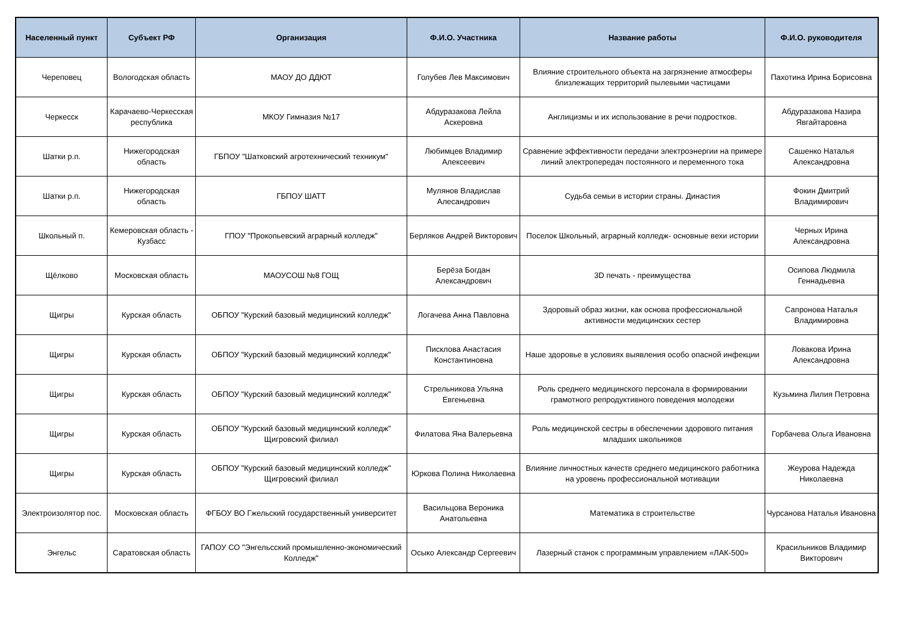| Населенный пункт | Субъект РФ | Организация | Ф.И.О. Участника | Название работы | Ф.И.О. руководителя |
| --- | --- | --- | --- | --- | --- |
| Череповец | Вологодская область | МАОУ ДО ДДЮТ | Голубев Лев Максимович | Влияние строительного объекта на загрязнение атмосферы близлежащих территорий пылевыми частицами | Пахотина Ирина Борисовна |
| Черкесск | Карачаево-Черкесская республика | МКОУ Гимназия №17 | Абдуразакова Лейла Аскеровна | Англицизмы и их использование в речи подростков. | Абдуразакова Назира Явгайтаровна |
| Шатки р.п. | Нижегородская область | ГБПОУ "Шатковский агротехнический техникум" | Любимцев Владимир Алексеевич | Сравнение эффективности передачи электроэнергии на примере линий электропередач постоянного и переменного тока | Сашенко Наталья Александровна |
| Шатки р.п. | Нижегородская область | ГБПОУ ШАТТ | Мулянов Владислав Алесандрович | Судьба семьи в истории страны. Династия | Фокин Дмитрий Владимирович |
| Школьный п. | Кемеровская область - Кузбасс | ГПОУ "Прокопьевский аграрный колледж" | Берляков Андрей Викторович | Поселок Школьный, аграрный колледж- основные вехи истории | Черных Ирина Александровна |
| Щёлково | Московская область | МАОУСОШ №8 ГОЩ | Берёза Богдан Александрович | 3D печать - преимущества | Осипова Людмила Геннадьевна |
| Щигры | Курская область | ОБПОУ "Курский базовый медицинский колледж" | Логачева Анна Павловна | Здоровый образ жизни, как основа профессиональной активности медицинских сестер | Сапронова Наталья Владимировна |
| Щигры | Курская область | ОБПОУ "Курский базовый медицинский колледж" | Писклова Анастасия Константиновна | Наше здоровье в условиях выявления особо опасной инфекции | Ловакова Ирина Александровна |
| Щигры | Курская область | ОБПОУ "Курский базовый медицинский колледж" | Стрельникова Ульяна Евгеньевна | Роль среднего медицинского персонала в формировании грамотного репродуктивного поведения молодежи | Кузьмина Лилия Петровна |
| Щигры | Курская область | ОБПОУ "Курский базовый медицинский колледж" Щигровский филиал | Филатова Яна Валерьевна | Роль медицинской сестры в обеспечении здорового питания младших школьников | Горбачева Ольга Ивановна |
| Щигры | Курская область | ОБПОУ "Курский базовый медицинский колледж" Щигровский филиал | Юркова Полина Николаевна | Влияние личностных качеств среднего медицинского работника на уровень профессиональной мотивации | Жеурова Надежда Николаевна |
| Электроизолятор пос. | Московская область | ФГБОУ ВО Гжельский государственный университет | Васильцова Вероника Анатольевна | Математика в строительстве | Чурсанова Наталья Ивановна |
| Энгельс | Саратовская область | ГАПОУ СО "Энгельсский промышленно-экономический Колледж" | Осыко Александр Сергеевич | Лазерный станок с программным управлением «ЛАК-500» | Красильников Владимир Викторович |